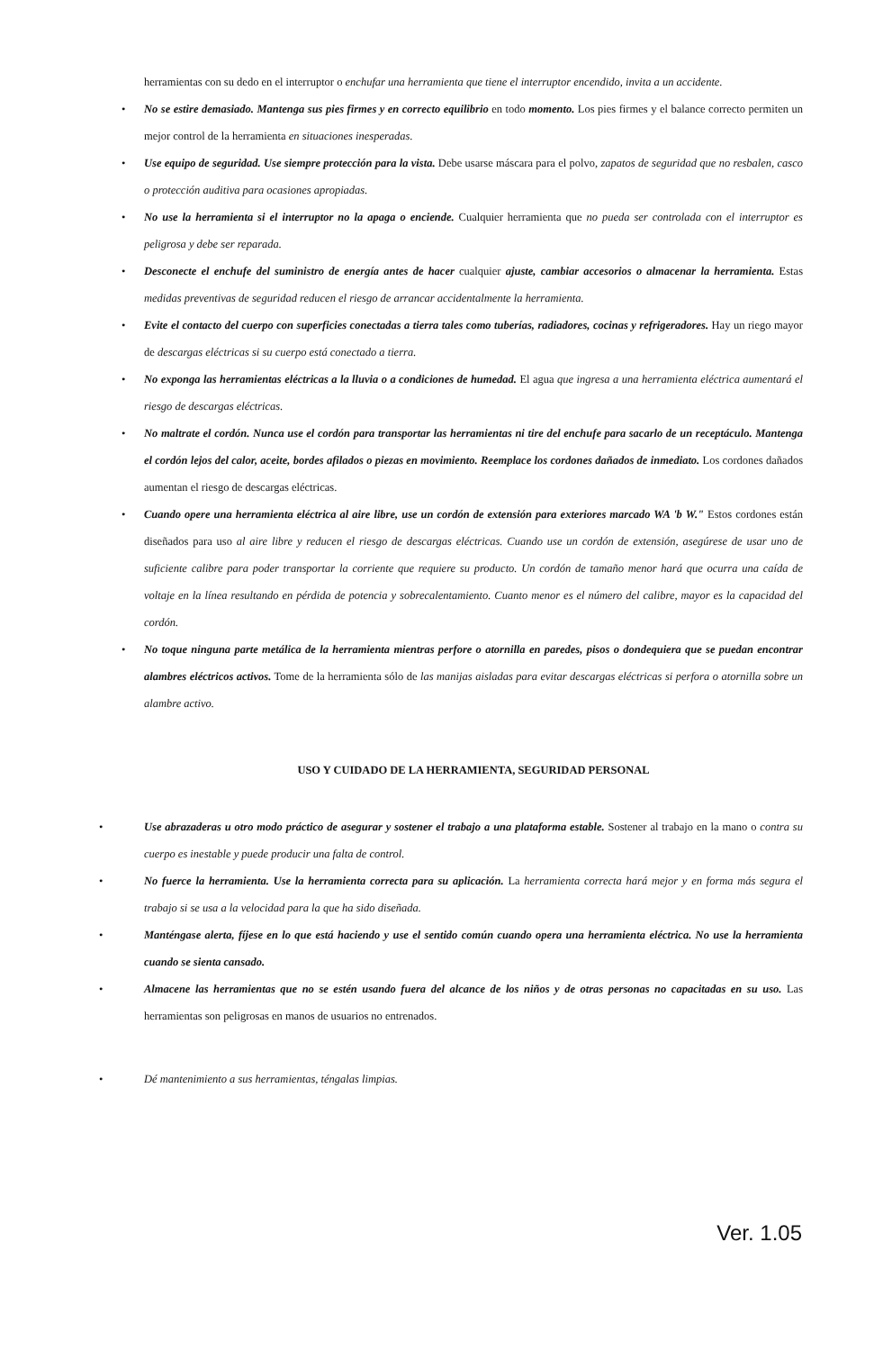herramientas con su dedo en el interruptor o enchufar una herramienta que tiene el interruptor encendido, invita a un accidente.
• No se estire demasiado. Mantenga sus pies firmes y en correcto equilibrio en todo momento. Los pies firmes y el balance correcto permiten un mejor control de la herramienta en situaciones inesperadas.
• Use equipo de seguridad. Use siempre protección para la vista. Debe usarse máscara para el polvo, zapatos de seguridad que no resbalen, casco o protección auditiva para ocasiones apropiadas.
• No use la herramienta si el interruptor no la apaga o enciende. Cualquier herramienta que no pueda ser controlada con el interruptor es peligrosa y debe ser reparada.
• Desconecte el enchufe del suministro de energía antes de hacer cualquier ajuste, cambiar accesorios o almacenar la herramienta. Estas medidas preventivas de seguridad reducen el riesgo de arrancar accidentalmente la herramienta.
• Evite el contacto del cuerpo con superficies conectadas a tierra tales como tuberías, radiadores, cocinas y refrigeradores. Hay un riego mayor de descargas eléctricas si su cuerpo está conectado a tierra.
• No exponga las herramientas eléctricas a la lluvia o a condiciones de humedad. El agua que ingresa a una herramienta eléctrica aumentará el riesgo de descargas eléctricas.
• No maltrate el cordón. Nunca use el cordón para transportar las herramientas ni tire del enchufe para sacarlo de un receptáculo. Mantenga el cordón lejos del calor, aceite, bordes afilados o piezas en movimiento. Reemplace los cordones dañados de inmediato. Los cordones dañados aumentan el riesgo de descargas eléctricas.
• Cuando opere una herramienta eléctrica al aire libre, use un cordón de extensión para exteriores marcado WA 'b W." Estos cordones están diseñados para uso al aire libre y reducen el riesgo de descargas eléctricas. Cuando use un cordón de extensión, asegúrese de usar uno de suficiente calibre para poder transportar la corriente que requiere su producto. Un cordón de tamaño menor hará que ocurra una caída de voltaje en la línea resultando en pérdida de potencia y sobrecalentamiento. Cuanto menor es el número del calibre, mayor es la capacidad del cordón.
• No toque ninguna parte metálica de la herramienta mientras perfore o atornilla en paredes, pisos o dondequiera que se puedan encontrar alambres eléctricos activos. Tome de la herramienta sólo de las manijas aisladas para evitar descargas eléctricas si perfora o atornilla sobre un alambre activo.
USO Y CUIDADO DE LA HERRAMIENTA, SEGURIDAD PERSONAL
• Use abrazaderas u otro modo práctico de asegurar y sostener el trabajo a una plataforma estable. Sostener al trabajo en la mano o contra su cuerpo es inestable y puede producir una falta de control.
• No fuerce la herramienta. Use la herramienta correcta para su aplicación. La herramienta correcta hará mejor y en forma más segura el trabajo si se usa a la velocidad para la que ha sido diseñada.
• Manténgase alerta, fíjese en lo que está haciendo y use el sentido común cuando opera una herramienta eléctrica. No use la herramienta cuando se sienta cansado.
• Almacene las herramientas que no se estén usando fuera del alcance de los niños y de otras personas no capacitadas en su uso. Las herramientas son peligrosas en manos de usuarios no entrenados.
• Dé mantenimiento a sus herramientas, téngalas limpias.
Ver. 1.05